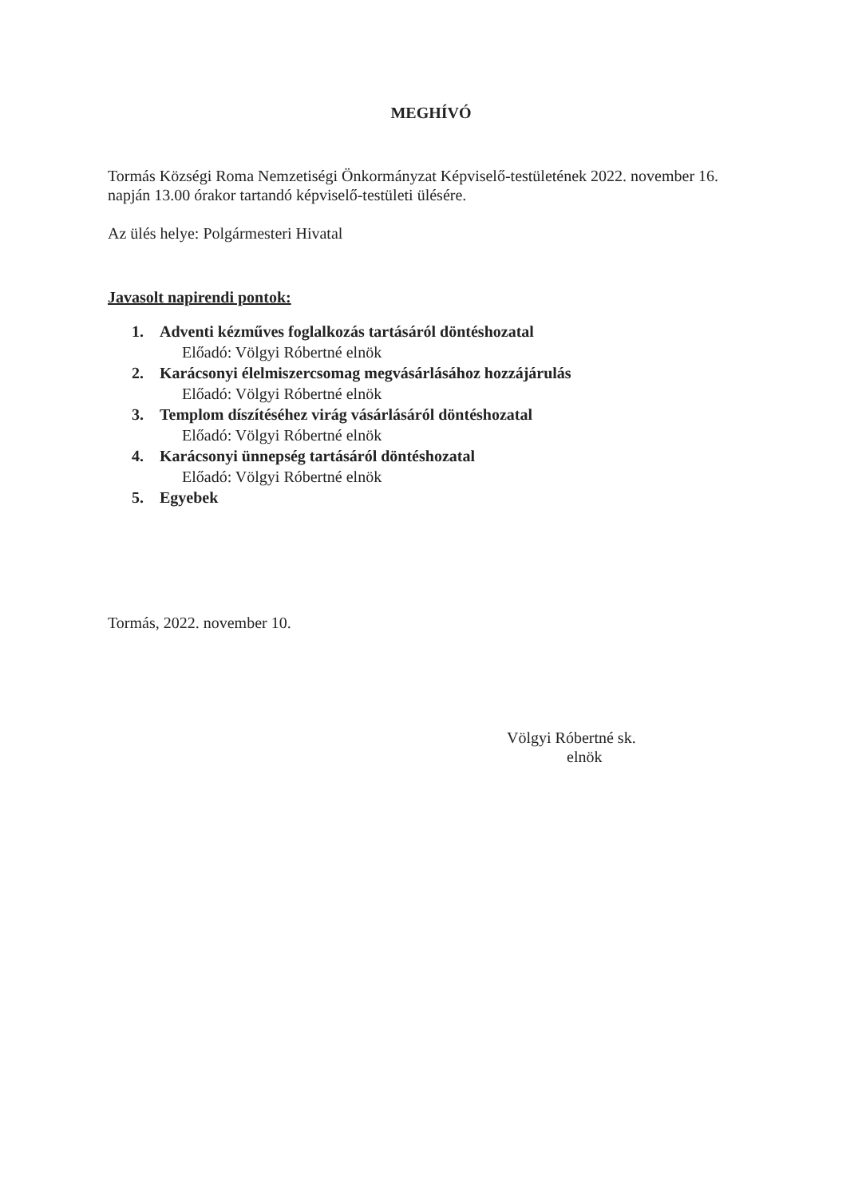MEGHÍVÓ
Tormás Községi Roma Nemzetiségi Önkormányzat Képviselő-testületének 2022. november 16. napján 13.00 órakor tartandó képviselő-testületi ülésére.
Az ülés helye: Polgármesteri Hivatal
Javasolt napirendi pontok:
1. Adventi kézműves foglalkozás tartásáról döntéshozatal
Előadó: Völgyi Róbertné elnök
2. Karácsonyi élelmiszercsomag megvásárlásához hozzájárulás
Előadó: Völgyi Róbertné elnök
3. Templom díszítéséhez virág vásárlásáról döntéshozatal
Előadó: Völgyi Róbertné elnök
4. Karácsonyi ünnepség tartásáról döntéshozatal
Előadó: Völgyi Róbertné elnök
5. Egyebek
Tormás, 2022. november 10.
Völgyi Róbertné sk.
elnök